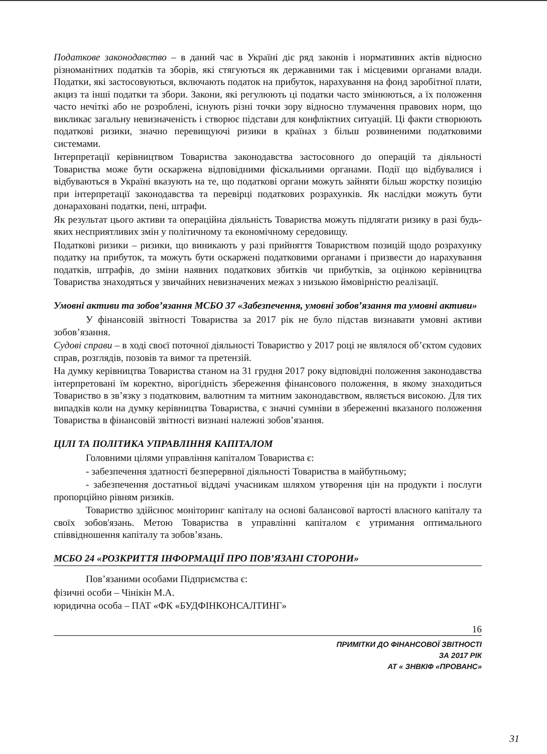Податкове законодавство – в даний час в Україні діє ряд законів і нормативних актів відносно різноманітних податків та зборів, які стягуються як державними так і місцевими органами влади. Податки, які застосовуються, включають податок на прибуток, нарахування на фонд заробітної плати, акциз та інші податки та збори. Закони, які регулюють ці податки часто змінюються, а їх положення часто нечіткі або не розроблені, існують різні точки зору відносно тлумачення правових норм, що викликає загальну невизначеність і створює підстави для конфліктних ситуацій. Ці факти створюють податкові ризики, значно перевищуючі ризики в країнах з більш розвиненими податковими системами.
Інтерпретації керівництвом Товариства законодавства застосовного до операцій та діяльності Товариства може бути оскаржена відповідними фіскальними органами. Події що відбувалися і відбуваються в Україні вказують на те, що податкові органи можуть зайняти більш жорстку позицію при інтерпретації законодавства та перевірці податкових розрахунків. Як наслідки можуть бути донараховані податки, пені, штрафи.
Як результат цього активи та операційна діяльність Товариства можуть підлягати ризику в разі будь-яких несприятливих змін у політичному та економічному середовищу.
Податкові ризики – ризики, що виникають у разі прийняття Товариством позицій щодо розрахунку податку на прибуток, та можуть бути оскаржені податковими органами і призвести до нарахування податків, штрафів, до зміни наявних податкових збитків чи прибутків, за оцінкою керівництва Товариства знаходяться у звичайних невизначених межах з низькою ймовірністю реалізації.
Умовні активи та зобов’язання МСБО 37 «Забезпечення, умовні зобов’язання та умовні активи»
У фінансовій звітності Товариства за 2017 рік не було підстав визнавати умовні активи зобов’язання.
Судові справи – в ході своєї поточної діяльності Товариство у 2017 році не являлося об’єктом судових справ, розглядів, позовів та вимог та претензій.
На думку керівництва Товариства станом на 31 грудня 2017 року відповідні положення законодавства інтерпретовані їм коректно, вірогідність збереження фінансового положення, в якому знаходиться Товариство в зв’язку з податковим, валютним та митним законодавством, являється високою. Для тих випадків коли на думку керівництва Товариства, є значні сумніви в збереженні вказаного положення Товариства в фінансовій звітності визнані належні зобов’язання.
ЦІЛІ ТА ПОЛІТИКА УПРАВЛІННЯ КАПІТАЛОМ
Головними цілями управління капіталом Товариства є:
- забезпечення здатності безперервної діяльності Товариства в майбутньому;
- забезпечення достатньої віддачі учасникам шляхом утворення цін на продукти і послуги пропорційно рівням ризиків.
Товариство здійснює моніторинг капіталу на основі балансової вартості власного капіталу та своїх зобов'язань. Метою Товариства в управлінні капіталом є утримання оптимального співвідношення капіталу та зобов’язань.
МСБО 24 «РОЗКРИТТЯ ІНФОРМАЦІЇ ПРО ПОВ’ЯЗАНІ СТОРОНИ»
Пов’язаними особами Підприємства є:
фізичні особи – Чінікін М.А.
юридична особа – ПАТ «ФК «БУДФІНКОНСАЛТИНГ»
16
ПРИМІТКИ ДО ФІНАНСОВОЇ ЗВІТНОСТІ
ЗА 2017 РІК
АТ « ЗНВКІФ «ПРОВАНС»
31